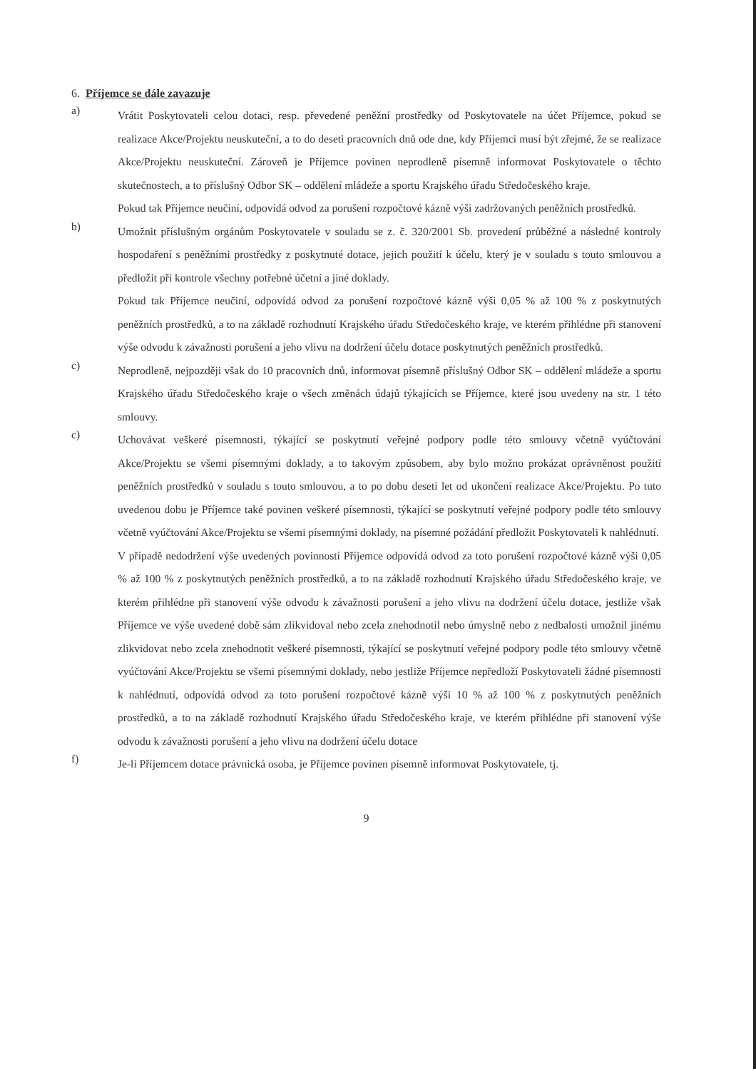6. Příjemce se dále zavazuje
a)
Vrátit Poskytovateli celou dotaci, resp. převedené peněžní prostředky od Poskytovatele na účet Příjemce, pokud se realizace Akce/Projektu neuskuteční, a to do deseti pracovních dnů ode dne, kdy Příjemci musí být zřejmé, že se realizace Akce/Projektu neuskuteční. Zároveň je Příjemce povinen neprodleně písemně informovat Poskytovatele o těchto skutečnostech, a to příslušný Odbor SK – oddělení mládeže a sportu Krajského úřadu Středočeského kraje.
Pokud tak Příjemce neučiní, odpovídá odvod za porušení rozpočtové kázně výši zadržovaných peněžních prostředků.
b)
Umožnit příslušným orgánům Poskytovatele v souladu se z. č. 320/2001 Sb. provedení průběžné a následné kontroly hospodaření s peněžními prostředky z poskytnuté dotace, jejich použití k účelu, který je v souladu s touto smlouvou a předložit při kontrole všechny potřebné účetní a jiné doklady.
Pokud tak Příjemce neučiní, odpovídá odvod za porušení rozpočtové kázně výši 0,05 % až 100 % z poskytnutých peněžních prostředků, a to na základě rozhodnutí Krajského úřadu Středočeského kraje, ve kterém přihlédne při stanovení výše odvodu k závažnosti porušení a jeho vlivu na dodržení účelu dotace poskytnutých peněžních prostředků.
c)
Neprodleně, nejpozději však do 10 pracovních dnů, informovat písemně příslušný Odbor SK – oddělení mládeže a sportu Krajského úřadu Středočeského kraje o všech změnách údajů týkajících se Příjemce, které jsou uvedeny na str. 1 této smlouvy.
c)
Uchovávat veškeré písemnosti, týkající se poskytnutí veřejné podpory podle této smlouvy včetně vyúčtování Akce/Projektu se všemi písemnými doklady, a to takovým způsobem, aby bylo možno prokázat oprávněnost použití peněžních prostředků v souladu s touto smlouvou, a to po dobu deseti let od ukončení realizace Akce/Projektu. Po tuto uvedenou dobu je Příjemce také povinen veškeré písemnosti, týkající se poskytnutí veřejné podpory podle této smlouvy včetně vyúčtování Akce/Projektu se všemi písemnými doklady, na písemné požádání předložit Poskytovateli k nahlédnutí.
V případě nedodržení výše uvedených povinností Příjemce odpovídá odvod za toto porušení rozpočtové kázně výši 0,05 % až 100 % z poskytnutých peněžních prostředků, a to na základě rozhodnutí Krajského úřadu Středočeského kraje, ve kterém přihlédne při stanovení výše odvodu k závažnosti porušení a jeho vlivu na dodržení účelu dotace, jestliže však Příjemce ve výše uvedené době sám zlikvidoval nebo zcela znehodnotil nebo úmyslně nebo z nedbalosti umožnil jinému zlikvidovat nebo zcela znehodnotit veškeré písemnosti, týkající se poskytnutí veřejné podpory podle této smlouvy včetně vyúčtování Akce/Projektu se všemi písemnými doklady, nebo jestliže Příjemce nepředloží Poskytovateli žádné písemnosti k nahlédnutí, odpovídá odvod za toto porušení rozpočtové kázně výši 10 % až 100 % z poskytnutých peněžních prostředků, a to na základě rozhodnutí Krajského úřadu Středočeského kraje, ve kterém přihlédne při stanovení výše odvodu k závažnosti porušení a jeho vlivu na dodržení účelu dotace
f)
Je-li Příjemcem dotace právnická osoba, je Příjemce povinen písemně informovat Poskytovatele, tj.
9